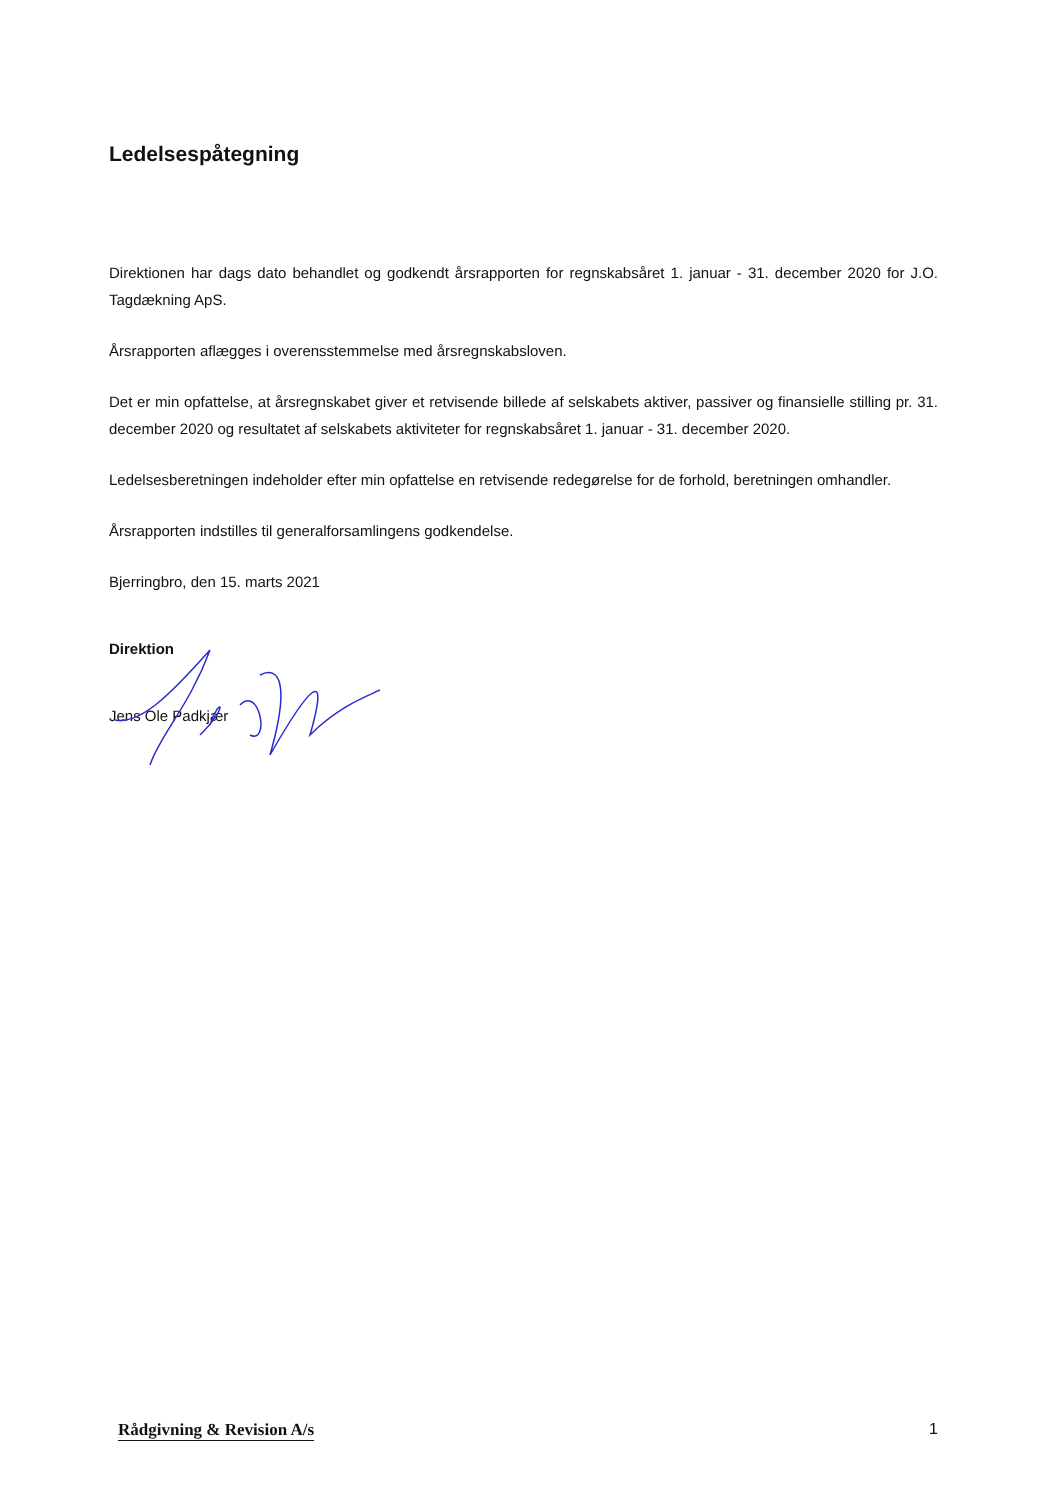Ledelsespåtegning
Direktionen har dags dato behandlet og godkendt årsrapporten for regnskabsåret 1. januar - 31. december 2020 for J.O. Tagdækning ApS.
Årsrapporten aflægges i overensstemmelse med årsregnskabsloven.
Det er min opfattelse, at årsregnskabet giver et retvisende billede af selskabets aktiver, passiver og finansielle stilling pr. 31. december 2020 og resultatet af selskabets aktiviteter for regnskabsåret 1. januar - 31. december 2020.
Ledelsesberetningen indeholder efter min opfattelse en retvisende redegørelse for de forhold, beretningen omhandler.
Årsrapporten indstilles til generalforsamlingens godkendelse.
Bjerringbro, den 15. marts 2021
Direktion
Jens Ole Padkjær
Rådgivning & Revision A/s 1